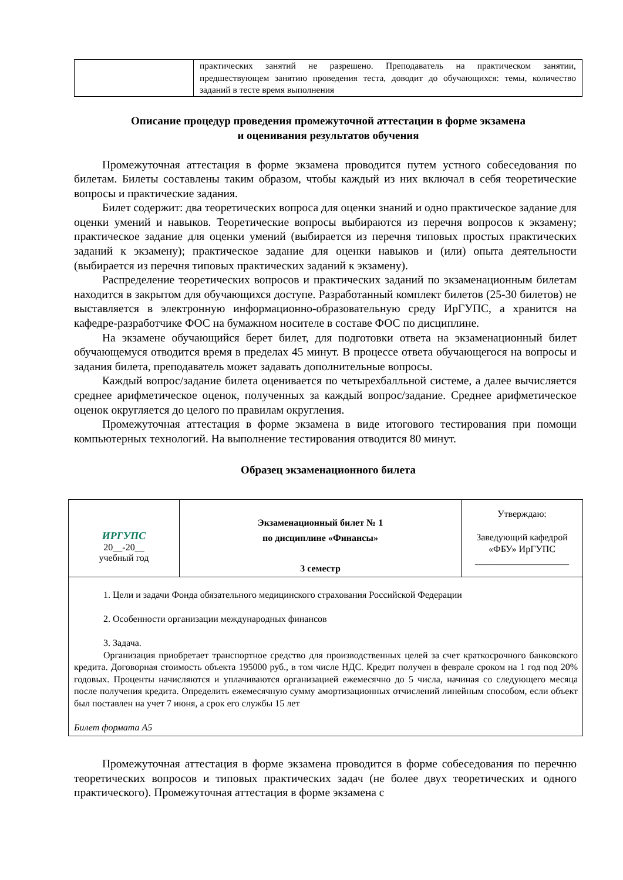| | практических занятий не разрешено. Преподаватель на практическом занятии, предшествующем занятию проведения теста, доводит до обучающихся: темы, количество заданий в тесте время выполнения |
Описание процедур проведения промежуточной аттестации в форме экзамена
и оценивания результатов обучения
Промежуточная аттестация в форме экзамена проводится путем устного собеседования по билетам. Билеты составлены таким образом, чтобы каждый из них включал в себя теоретические вопросы и практические задания.
Билет содержит: два теоретических вопроса для оценки знаний и одно практическое задание для оценки умений и навыков. Теоретические вопросы выбираются из перечня вопросов к экзамену; практическое задание для оценки умений (выбирается из перечня типовых простых практических заданий к экзамену); практическое задание для оценки навыков и (или) опыта деятельности (выбирается из перечня типовых практических заданий к экзамену).
Распределение теоретических вопросов и практических заданий по экзаменационным билетам находится в закрытом для обучающихся доступе. Разработанный комплект билетов (25-30 билетов) не выставляется в электронную информационно-образовательную среду ИрГУПС, а хранится на кафедре-разработчике ФОС на бумажном носителе в составе ФОС по дисциплине.
На экзамене обучающийся берет билет, для подготовки ответа на экзаменационный билет обучающемуся отводится время в пределах 45 минут. В процессе ответа обучающегося на вопросы и задания билета, преподаватель может задавать дополнительные вопросы.
Каждый вопрос/задание билета оценивается по четырехбалльной системе, а далее вычисляется среднее арифметическое оценок, полученных за каждый вопрос/задание. Среднее арифметическое оценок округляется до целого по правилам округления.
Промежуточная аттестация в форме экзамена в виде итогового тестирования при помощи компьютерных технологий. На выполнение тестирования отводится 80 минут.
Образец экзаменационного билета
| ИРГУПС 20__-20__ учебный год | Экзаменационный билет № 1 по дисциплине «Финансы» 3 семестр | Утверждаю: Заведующий кафедрой «ФБУ» ИрГУПС ____________________ |
| 1. Цели и задачи Фонда обязательного медицинского страхования Российской Федерации 2. Особенности организации международных финансов 3. Задача. Организация приобретает транспортное средство для производственных целей за счет краткосрочного банковского кредита. Договорная стоимость объекта 195000 руб., в том числе НДС. Кредит получен в феврале сроком на 1 год под 20% годовых. Проценты начисляются и уплачиваются организацией ежемесячно до 5 числа, начиная со следующего месяца после получения кредита. Определить ежемесячную сумму амортизационных отчислений линейным способом, если объект был поставлен на учет 7 июня, а срок его службы 15 лет Билет формата А5 | | |
Промежуточная аттестация в форме экзамена проводится в форме собеседования по перечню теоретических вопросов и типовых практических задач (не более двух теоретических и одного практического). Промежуточная аттестация в форме экзамена с